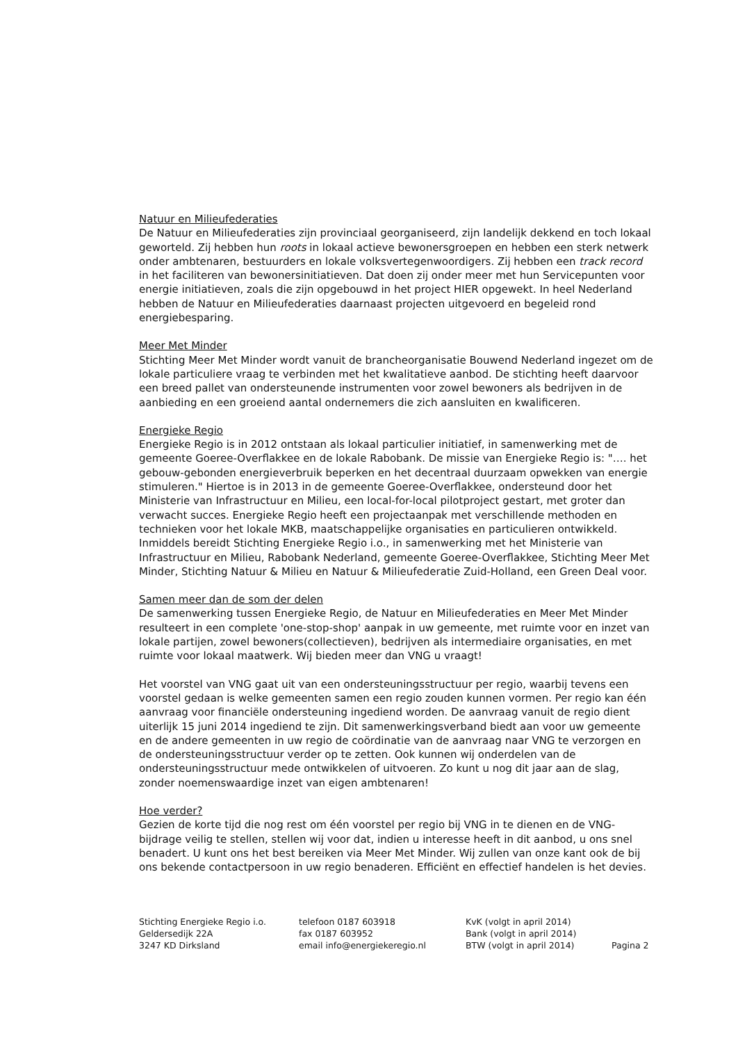Natuur en Milieufederaties
De Natuur en Milieufederaties zijn provinciaal georganiseerd, zijn landelijk dekkend en toch lokaal geworteld. Zij hebben hun roots in lokaal actieve bewonersgroepen en hebben een sterk netwerk onder ambtenaren, bestuurders en lokale volksvertegenwoordigers. Zij hebben een track record in het faciliteren van bewonersinitiatieven. Dat doen zij onder meer met hun Servicepunten voor energie initiatieven, zoals die zijn opgebouwd in het project HIER opgewekt. In heel Nederland hebben de Natuur en Milieufederaties daarnaast projecten uitgevoerd en begeleid rond energiebesparing.
Meer Met Minder
Stichting Meer Met Minder wordt vanuit de brancheorganisatie Bouwend Nederland ingezet om de lokale particuliere vraag te verbinden met het kwalitatieve aanbod. De stichting heeft daarvoor een breed pallet van ondersteunende instrumenten voor zowel bewoners als bedrijven in de aanbieding en een groeiend aantal ondernemers die zich aansluiten en kwalificeren.
Energieke Regio
Energieke Regio is in 2012 ontstaan als lokaal particulier initiatief, in samenwerking met de gemeente Goeree-Overflakkee en de lokale Rabobank. De missie van Energieke Regio is: "…. het gebouw-gebonden energieverbruik beperken en het decentraal duurzaam opwekken van energie stimuleren." Hiertoe is in 2013 in de gemeente Goeree-Overflakkee, ondersteund door het Ministerie van Infrastructuur en Milieu, een local-for-local pilotproject gestart, met groter dan verwacht succes. Energieke Regio heeft een projectaanpak met verschillende methoden en technieken voor het lokale MKB, maatschappelijke organisaties en particulieren ontwikkeld. Inmiddels bereidt Stichting Energieke Regio i.o., in samenwerking met het Ministerie van Infrastructuur en Milieu, Rabobank Nederland, gemeente Goeree-Overflakkee, Stichting Meer Met Minder, Stichting Natuur & Milieu en Natuur & Milieufederatie Zuid-Holland, een Green Deal voor.
Samen meer dan de som der delen
De samenwerking tussen Energieke Regio, de Natuur en Milieufederaties en Meer Met Minder resulteert in een complete 'one-stop-shop' aanpak in uw gemeente, met ruimte voor en inzet van lokale partijen, zowel bewoners(collectieven), bedrijven als intermediaire organisaties, en met ruimte voor lokaal maatwerk. Wij bieden meer dan VNG u vraagt!
Het voorstel van VNG gaat uit van een ondersteuningsstructuur per regio, waarbij tevens een voorstel gedaan is welke gemeenten samen een regio zouden kunnen vormen. Per regio kan één aanvraag voor financiële ondersteuning ingediend worden. De aanvraag vanuit de regio dient uiterlijk 15 juni 2014 ingediend te zijn. Dit samenwerkingsverband biedt aan voor uw gemeente en de andere gemeenten in uw regio de coördinatie van de aanvraag naar VNG te verzorgen en de ondersteuningsstructuur verder op te zetten. Ook kunnen wij onderdelen van de ondersteuningsstructuur mede ontwikkelen of uitvoeren. Zo kunt u nog dit jaar aan de slag, zonder noemenswaardige inzet van eigen ambtenaren!
Hoe verder?
Gezien de korte tijd die nog rest om één voorstel per regio bij VNG in te dienen en de VNG-bijdrage veilig te stellen, stellen wij voor dat, indien u interesse heeft in dit aanbod, u ons snel benadert. U kunt ons het best bereiken via Meer Met Minder. Wij zullen van onze kant ook de bij ons bekende contactpersoon in uw regio benaderen. Efficiënt en effectief handelen is het devies.
Stichting Energieke Regio i.o.
Geldersedijk 22A
3247 KD Dirksland
telefoon 0187 603918
fax 0187 603952
email info@energiekeregio.nl
KvK (volgt in april 2014)
Bank (volgt in april 2014)
BTW (volgt in april 2014)
Pagina 2